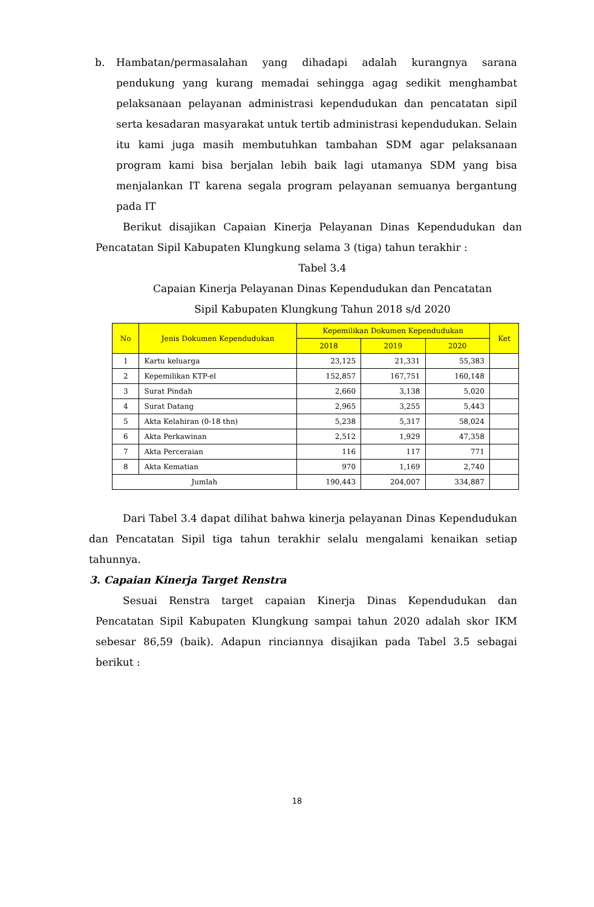b. Hambatan/permasalahan yang dihadapi adalah kurangnya sarana pendukung yang kurang memadai sehingga agag sedikit menghambat pelaksanaan pelayanan administrasi kependudukan dan pencatatan sipil serta kesadaran masyarakat untuk tertib administrasi kependudukan. Selain itu kami juga masih membutuhkan tambahan SDM agar pelaksanaan program kami bisa berjalan lebih baik lagi utamanya SDM yang bisa menjalankan IT karena segala program pelayanan semuanya bergantung pada IT
Berikut disajikan Capaian Kinerja Pelayanan Dinas Kependudukan dan Pencatatan Sipil Kabupaten Klungkung selama 3 (tiga) tahun terakhir :
Tabel 3.4
Capaian Kinerja Pelayanan Dinas Kependudukan dan Pencatatan
Sipil Kabupaten Klungkung Tahun 2018 s/d 2020
| No | Jenis Dokumen Kependudukan | Kepemilikan Dokumen Kependudukan | | | Ket |
| --- | --- | --- | --- | --- | --- |
| | | 2018 | 2019 | 2020 | |
| 1 | Kartu keluarga | 23,125 | 21,331 | 55,383 | |
| 2 | Kepemilikan KTP-el | 152,857 | 167,751 | 160,148 | |
| 3 | Surat Pindah | 2,660 | 3,138 | 5,020 | |
| 4 | Surat Datang | 2,965 | 3,255 | 5,443 | |
| 5 | Akta Kelahiran (0-18 thn) | 5,238 | 5,317 | 58,024 | |
| 6 | Akta Perkawinan | 2,512 | 1,929 | 47,358 | |
| 7 | Akta Perceraian | 116 | 117 | 771 | |
| 8 | Akta Kematian | 970 | 1,169 | 2,740 | |
| Jumlah | | 190,443 | 204,007 | 334,887 | |
Dari Tabel 3.4 dapat dilihat bahwa kinerja pelayanan Dinas Kependudukan dan Pencatatan Sipil tiga tahun terakhir selalu mengalami kenaikan setiap tahunnya.
3. Capaian Kinerja Target Renstra
Sesuai Renstra target capaian Kinerja Dinas Kependudukan dan Pencatatan Sipil Kabupaten Klungkung sampai tahun 2020 adalah skor IKM sebesar 86,59 (baik). Adapun rinciannya disajikan pada Tabel 3.5 sebagai berikut :
18